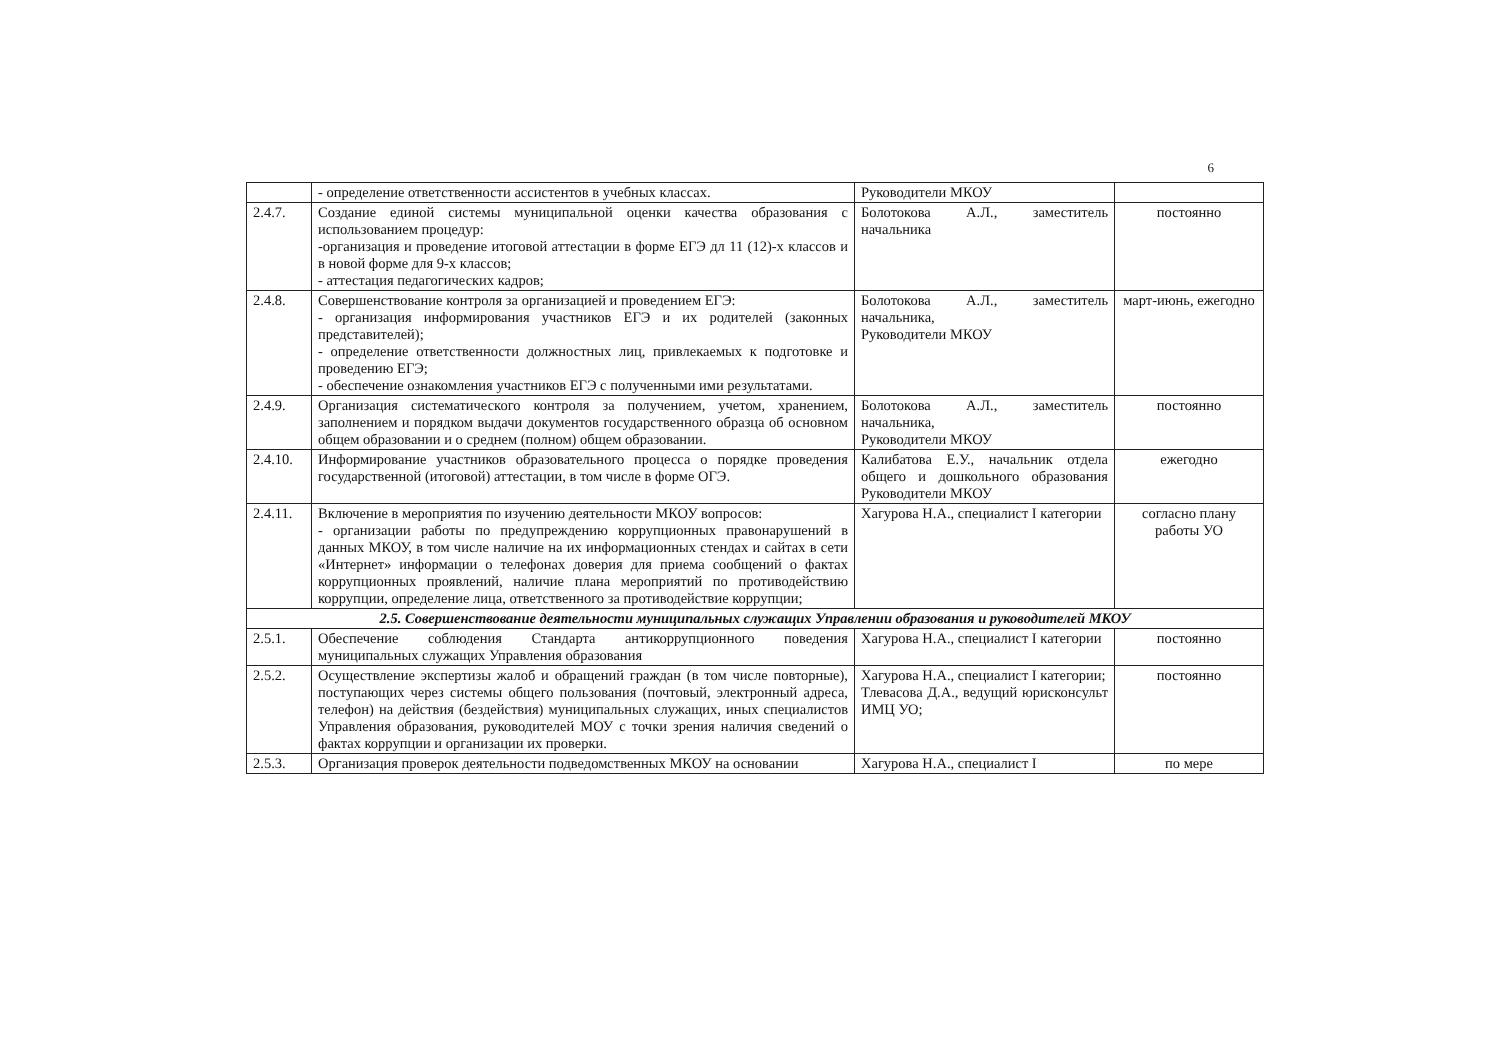6
| | - определение ответственности ассистентов в учебных классах. | Руководители МКОУ | |
| 2.4.7. | Создание единой системы муниципальной оценки качества образования с использованием процедур: -организация и проведение итоговой аттестации в форме ЕГЭ дл 11 (12)-х классов и в новой форме для 9-х классов; - аттестация педагогических кадров; | Болотокова А.Л., заместитель начальника | постоянно |
| 2.4.8. | Совершенствование контроля за организацией и проведением ЕГЭ: - организация информирования участников ЕГЭ и их родителей (законных представителей); - определение ответственности должностных лиц, привлекаемых к подготовке и проведению ЕГЭ; - обеспечение ознакомления участников ЕГЭ с полученными ими результатами. | Болотокова А.Л., заместитель начальника, Руководители МКОУ | март-июнь, ежегодно |
| 2.4.9. | Организация систематического контроля за получением, учетом, хранением, заполнением и порядком выдачи документов государственного образца об основном общем образовании и о среднем (полном) общем образовании. | Болотокова А.Л., заместитель начальника, Руководители МКОУ | постоянно |
| 2.4.10. | Информирование участников образовательного процесса о порядке проведения государственной (итоговой) аттестации, в том числе в форме ОГЭ. | Калибатова Е.У., начальник отдела общего и дошкольного образования Руководители МКОУ | ежегодно |
| 2.4.11. | Включение в мероприятия по изучению деятельности МКОУ вопросов: - организации работы по предупреждению коррупционных правонарушений в данных МКОУ, в том числе наличие на их информационных стендах и сайтах в сети «Интернет» информации о телефонах доверия для приема сообщений о фактах коррупционных проявлений, наличие плана мероприятий по противодействию коррупции, определение лица, ответственного за противодействие коррупции; | Хагурова Н.А., специалист I категории | согласно плану работы УО |
| 2.5. Совершенствование деятельности муниципальных служащих Управлении образования и руководителей МКОУ | | | |
| 2.5.1. | Обеспечение соблюдения Стандарта антикоррупционного поведения муниципальных служащих Управления образования | Хагурова Н.А., специалист I категории | постоянно |
| 2.5.2. | Осуществление экспертизы жалоб и обращений граждан (в том числе повторные), поступающих через системы общего пользования (почтовый, электронный адреса, телефон) на действия (бездействия) муниципальных служащих, иных специалистов Управления образования, руководителей МОУ с точки зрения наличия сведений о фактах коррупции и организации их проверки. | Хагурова Н.А., специалист I категории; Тлевасова Д.А., ведущий юрисконсульт ИМЦ УО; | постоянно |
| 2.5.3. | Организация проверок деятельности подведомственных МКОУ на основании | Хагурова Н.А., специалист I | по мере |